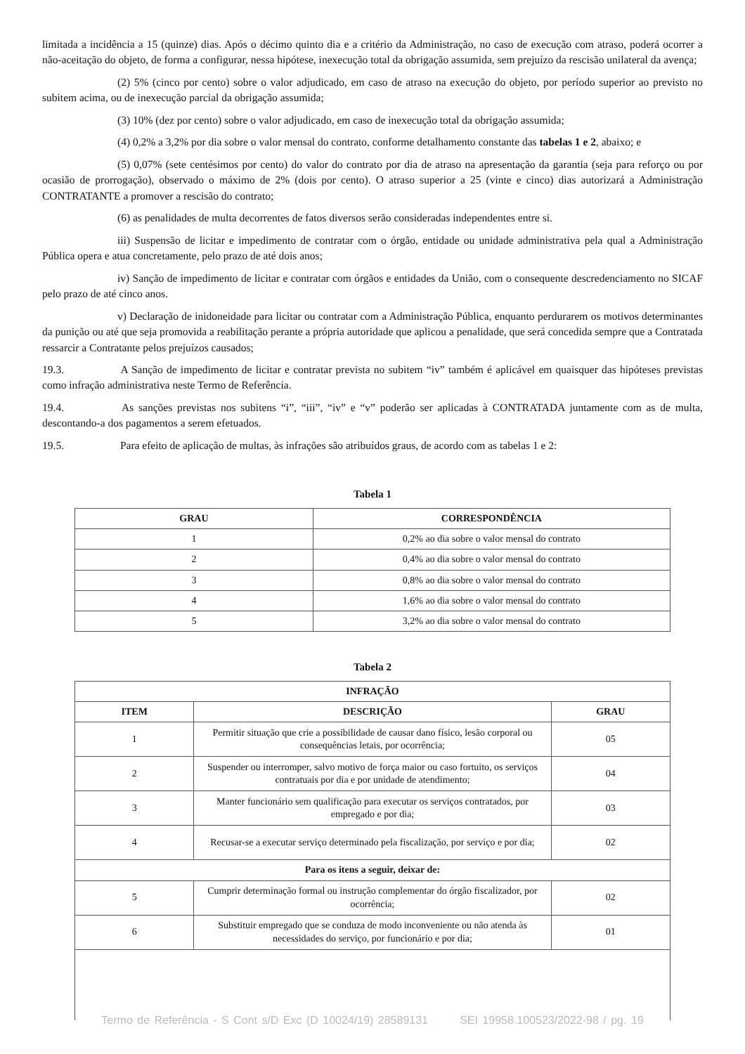limitada a incidência a 15 (quinze) dias. Após o décimo quinto dia e a critério da Administração, no caso de execução com atraso, poderá ocorrer a não-aceitação do objeto, de forma a configurar, nessa hipótese, inexecução total da obrigação assumida, sem prejuízo da rescisão unilateral da avença;
(2) 5% (cinco por cento) sobre o valor adjudicado, em caso de atraso na execução do objeto, por período superior ao previsto no subitem acima, ou de inexecução parcial da obrigação assumida;
(3) 10% (dez por cento) sobre o valor adjudicado, em caso de inexecução total da obrigação assumida;
(4) 0,2% a 3,2% por dia sobre o valor mensal do contrato, conforme detalhamento constante das tabelas 1 e 2, abaixo; e
(5) 0,07% (sete centésimos por cento) do valor do contrato por dia de atraso na apresentação da garantia (seja para reforço ou por ocasião de prorrogação), observado o máximo de 2% (dois por cento). O atraso superior a 25 (vinte e cinco) dias autorizará a Administração CONTRATANTE a promover a rescisão do contrato;
(6) as penalidades de multa decorrentes de fatos diversos serão consideradas independentes entre si.
iii) Suspensão de licitar e impedimento de contratar com o órgão, entidade ou unidade administrativa pela qual a Administração Pública opera e atua concretamente, pelo prazo de até dois anos;
iv) Sanção de impedimento de licitar e contratar com órgãos e entidades da União, com o consequente descredenciamento no SICAF pelo prazo de até cinco anos.
v) Declaração de inidoneidade para licitar ou contratar com a Administração Pública, enquanto perdurarem os motivos determinantes da punição ou até que seja promovida a reabilitação perante a própria autoridade que aplicou a penalidade, que será concedida sempre que a Contratada ressarcir a Contratante pelos prejuízos causados;
19.3. A Sanção de impedimento de licitar e contratar prevista no subitem “iv” também é aplicável em quaisquer das hipóteses previstas como infração administrativa neste Termo de Referência.
19.4. As sanções previstas nos subitens “i”, “iii”, “iv” e “v” poderão ser aplicadas à CONTRATADA juntamente com as de multa, descontando-a dos pagamentos a serem efetuados.
19.5. Para efeito de aplicação de multas, às infrações são atribuídos graus, de acordo com as tabelas 1 e 2:
Tabela 1
| GRAU | CORRESPONDÊNCIA |
| --- | --- |
| 1 | 0,2% ao dia sobre o valor mensal do contrato |
| 2 | 0,4% ao dia sobre o valor mensal do contrato |
| 3 | 0,8% ao dia sobre o valor mensal do contrato |
| 4 | 1,6% ao dia sobre o valor mensal do contrato |
| 5 | 3,2% ao dia sobre o valor mensal do contrato |
Tabela 2
| INFRAÇÃO | | |
| --- | --- | --- |
| ITEM | DESCRIÇÃO | GRAU |
| 1 | Permitir situação que crie a possibilidade de causar dano físico, lesão corporal ou consequências letais, por ocorrência; | 05 |
| 2 | Suspender ou interromper, salvo motivo de força maior ou caso fortuito, os serviços contratuais por dia e por unidade de atendimento; | 04 |
| 3 | Manter funcionário sem qualificação para executar os serviços contratados, por empregado e por dia; | 03 |
| 4 | Recusar-se a executar serviço determinado pela fiscalização, por serviço e por dia; | 02 |
| Para os itens a seguir, deixar de: | | |
| 5 | Cumprir determinação formal ou instrução complementar do órgão fiscalizador, por ocorrência; | 02 |
| 6 | Substituir empregado que se conduza de modo inconveniente ou não atenda às necessidades do serviço, por funcionário e por dia; | 01 |
Termo de Referência - S Cont s/D Exc (D 10024/19) 28589131 SEI 19958.100523/2022-98 / pg. 19